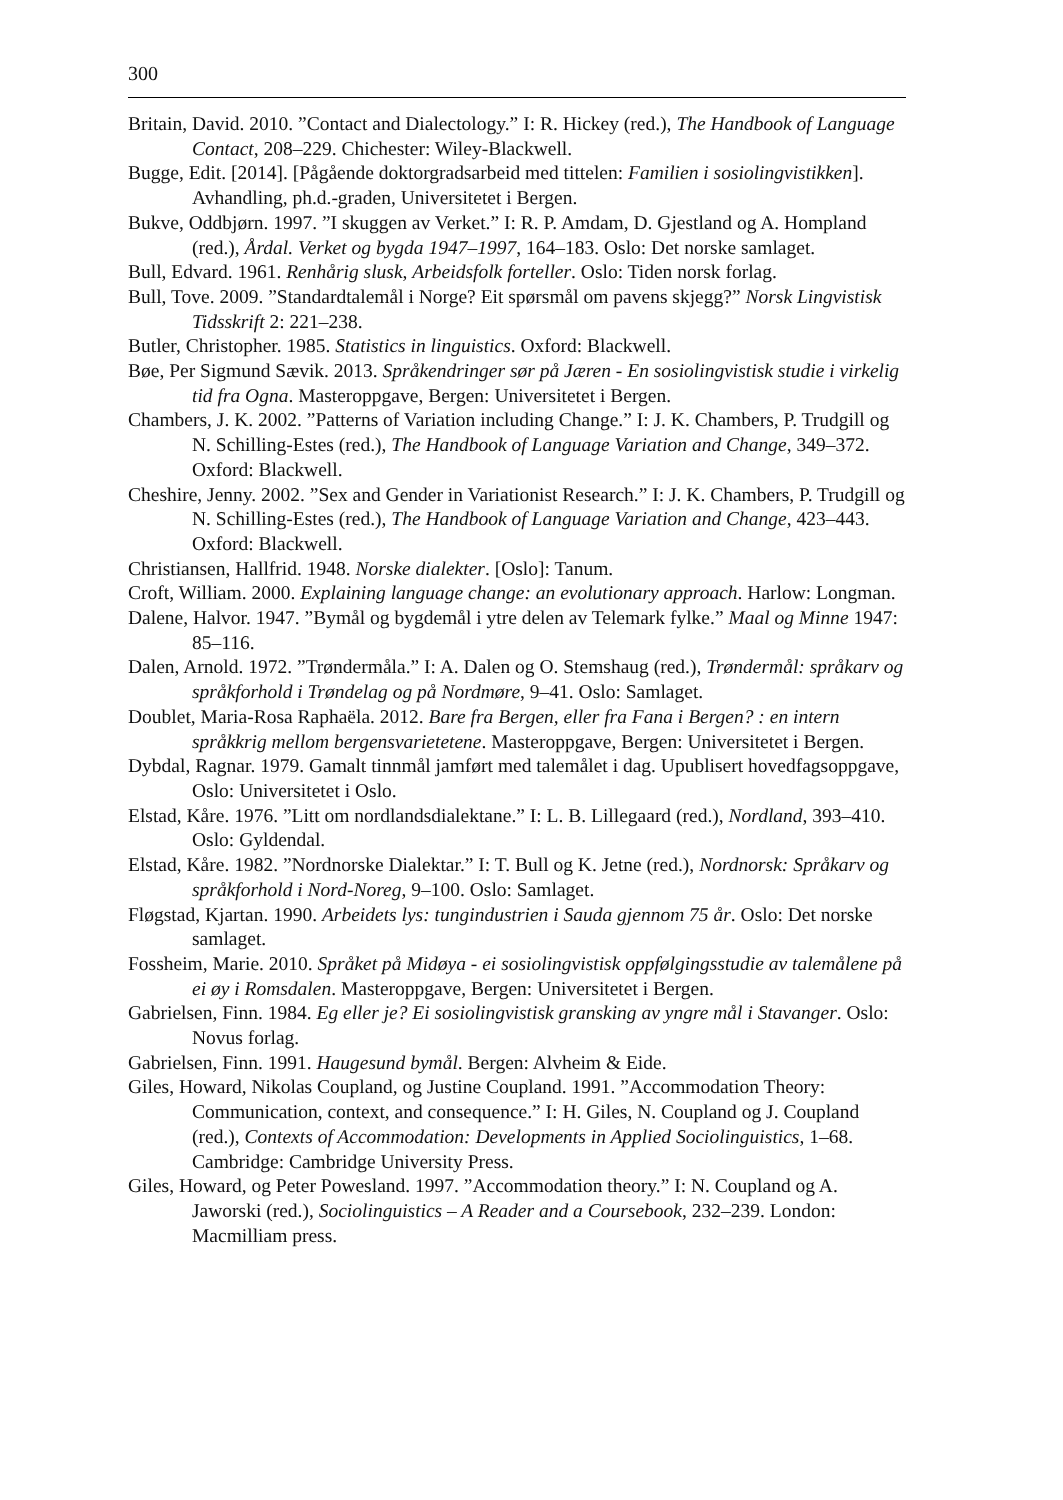300
Britain, David. 2010. ”Contact and Dialectology.” I: R. Hickey (red.), The Handbook of Language Contact, 208–229. Chichester: Wiley-Blackwell.
Bugge, Edit. [2014]. [Pågående doktorgradsarbeid med tittelen: Familien i sosiolingvistikken]. Avhandling, ph.d.-graden, Universitetet i Bergen.
Bukve, Oddbjørn. 1997. ”I skuggen av Verket.” I: R. P. Amdam, D. Gjestland og A. Hompland (red.), Årdal. Verket og bygda 1947–1997, 164–183. Oslo: Det norske samlaget.
Bull, Edvard. 1961. Renhårig slusk, Arbeidsfolk forteller. Oslo: Tiden norsk forlag.
Bull, Tove. 2009. ”Standardtalemål i Norge? Eit spørsmål om pavens skjegg?” Norsk Lingvistisk Tidsskrift 2: 221–238.
Butler, Christopher. 1985. Statistics in linguistics. Oxford: Blackwell.
Bøe, Per Sigmund Sævik. 2013. Språkendringer sør på Jæren - En sosiolingvistisk studie i virkelig tid fra Ogna. Masteroppgave, Bergen: Universitetet i Bergen.
Chambers, J. K. 2002. ”Patterns of Variation including Change.” I: J. K. Chambers, P. Trudgill og N. Schilling-Estes (red.), The Handbook of Language Variation and Change, 349–372. Oxford: Blackwell.
Cheshire, Jenny. 2002. ”Sex and Gender in Variationist Research.” I: J. K. Chambers, P. Trudgill og N. Schilling-Estes (red.), The Handbook of Language Variation and Change, 423–443. Oxford: Blackwell.
Christiansen, Hallfrid. 1948. Norske dialekter. [Oslo]: Tanum.
Croft, William. 2000. Explaining language change: an evolutionary approach. Harlow: Longman.
Dalene, Halvor. 1947. ”Bymål og bygdemål i ytre delen av Telemark fylke.” Maal og Minne 1947: 85–116.
Dalen, Arnold. 1972. ”Trøndermåla.” I: A. Dalen og O. Stemshaug (red.), Trøndermål: språkarv og språkforhold i Trøndelag og på Nordmøre, 9–41. Oslo: Samlaget.
Doublet, Maria-Rosa Raphaëla. 2012. Bare fra Bergen, eller fra Fana i Bergen? : en intern språkkrig mellom bergensvarietetene. Masteroppgave, Bergen: Universitetet i Bergen.
Dybdal, Ragnar. 1979. Gamalt tinnmål jamført med talemålet i dag. Upublisert hovedfagsoppgave, Oslo: Universitetet i Oslo.
Elstad, Kåre. 1976. ”Litt om nordlandsdialektane.” I: L. B. Lillegaard (red.), Nordland, 393–410. Oslo: Gyldendal.
Elstad, Kåre. 1982. ”Nordnorske Dialektar.” I: T. Bull og K. Jetne (red.), Nordnorsk: Språkarv og språkforhold i Nord-Noreg, 9–100. Oslo: Samlaget.
Fløgstad, Kjartan. 1990. Arbeidets lys: tungindustrien i Sauda gjennom 75 år. Oslo: Det norske samlaget.
Fossheim, Marie. 2010. Språket på Midøya - ei sosiolingvistisk oppfølgingsstudie av talemålene på ei øy i Romsdalen. Masteroppgave, Bergen: Universitetet i Bergen.
Gabrielsen, Finn. 1984. Eg eller je? Ei sosiolingvistisk gransking av yngre mål i Stavanger. Oslo: Novus forlag.
Gabrielsen, Finn. 1991. Haugesund bymål. Bergen: Alvheim & Eide.
Giles, Howard, Nikolas Coupland, og Justine Coupland. 1991. ”Accommodation Theory: Communication, context, and consequence.” I: H. Giles, N. Coupland og J. Coupland (red.), Contexts of Accommodation: Developments in Applied Sociolinguistics, 1–68. Cambridge: Cambridge University Press.
Giles, Howard, og Peter Powesland. 1997. ”Accommodation theory.” I: N. Coupland og A. Jaworski (red.), Sociolinguistics – A Reader and a Coursebook, 232–239. London: Macmilliam press.